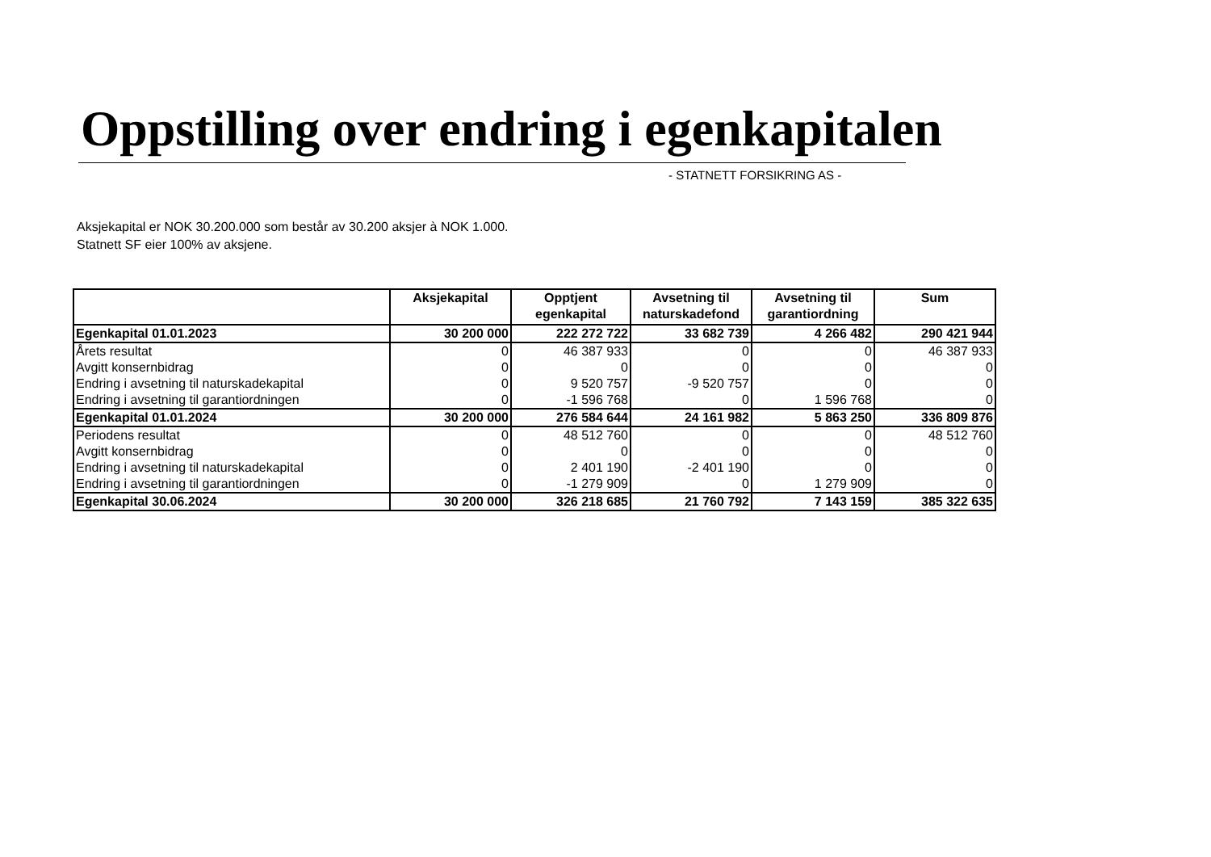Oppstilling over endring i egenkapitalen
- STATNETT FORSIKRING AS -
Aksjekapital er NOK 30.200.000 som består av 30.200 aksjer à NOK 1.000.
Statnett SF eier 100% av aksjene.
| | Aksjekapital | Opptjent egenkapital | Avsetning til naturskadefond | Avsetning til garantiordning | Sum |
| --- | --- | --- | --- | --- | --- |
| Egenkapital 01.01.2023 | 30 200 000 | 222 272 722 | 33 682 739 | 4 266 482 | 290 421 944 |
| Årets resultat | 0 | 46 387 933 | 0 | 0 | 46 387 933 |
| Avgitt konsernbidrag | 0 | 0 | 0 | 0 | 0 |
| Endring i avsetning til naturskadekapital | 0 | 9 520 757 | -9 520 757 | 0 | 0 |
| Endring i avsetning til garantiordningen | 0 | -1 596 768 | 0 | 1 596 768 | 0 |
| Egenkapital 01.01.2024 | 30 200 000 | 276 584 644 | 24 161 982 | 5 863 250 | 336 809 876 |
| Periodens resultat | 0 | 48 512 760 | 0 | 0 | 48 512 760 |
| Avgitt konsernbidrag | 0 | 0 | 0 | 0 | 0 |
| Endring i avsetning til naturskadekapital | 0 | 2 401 190 | -2 401 190 | 0 | 0 |
| Endring i avsetning til garantiordningen | 0 | -1 279 909 | 0 | 1 279 909 | 0 |
| Egenkapital 30.06.2024 | 30 200 000 | 326 218 685 | 21 760 792 | 7 143 159 | 385 322 635 |